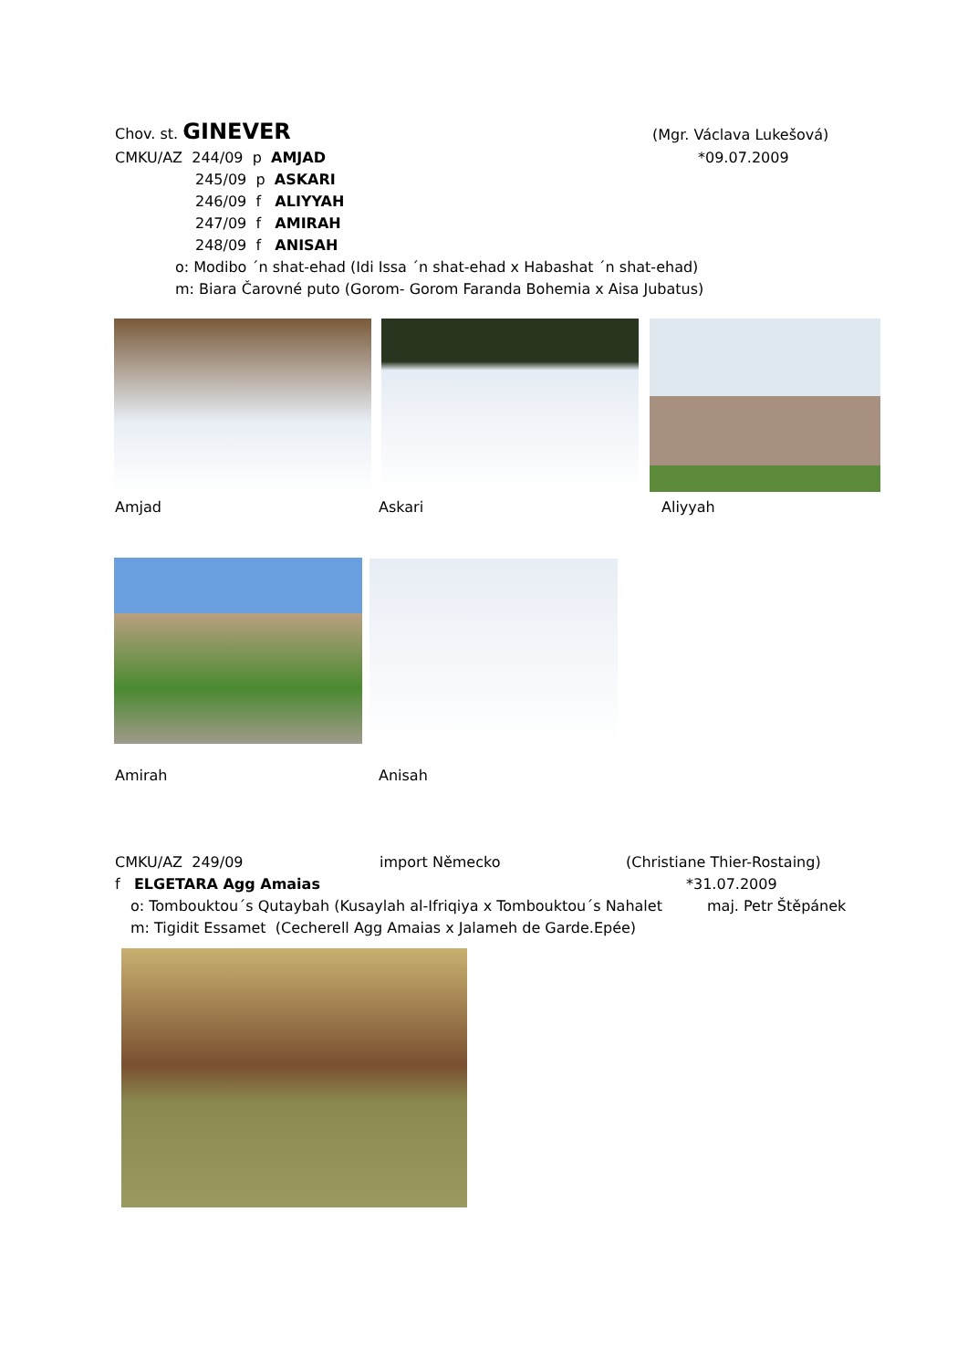Chov. st. GINEVER (Mgr. Václava Lukešová)
CMKU/AZ 244/09 p AMJAD *09.07.2009
245/09 p ASKARI
246/09 f ALIYYAH
247/09 f AMIRAH
248/09 f ANISAH
o: Modibo ´n shat-ehad (Idi Issa ´n shat-ehad x Habashat ´n shat-ehad)
m: Biara Čarovné puto (Gorom- Gorom Faranda Bohemia x Aisa Jubatus)
Amjad Askari Aliyyah
Amirah Anisah
CMKU/AZ 249/09 import Německo (Christiane Thier-Rostaing)
f ELGETARA Agg Amaias *31.07.2009
o: Tombouktou´s Qutaybah (Kusaylah al-Ifriqiya x Tombouktou´s Nahalet maj. Petr Štěpánek
m: Tigidit Essamet (Cecherell Agg Amaias x Jalameh de Garde.Epée)